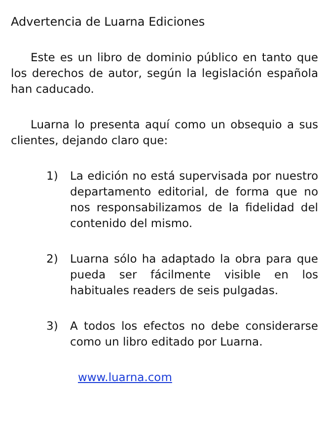Advertencia de Luarna Ediciones
Este es un libro de dominio público en tanto que los derechos de autor, según la legislación española han caducado.
Luarna lo presenta aquí como un obsequio a sus clientes, dejando claro que:
1) La edición no está supervisada por nuestro departamento editorial, de forma que no nos responsabilizamos de la fidelidad del contenido del mismo.
2) Luarna sólo ha adaptado la obra para que pueda ser fácilmente visible en los habituales readers de seis pulgadas.
3) A todos los efectos no debe considerarse como un libro editado por Luarna.
www.luarna.com